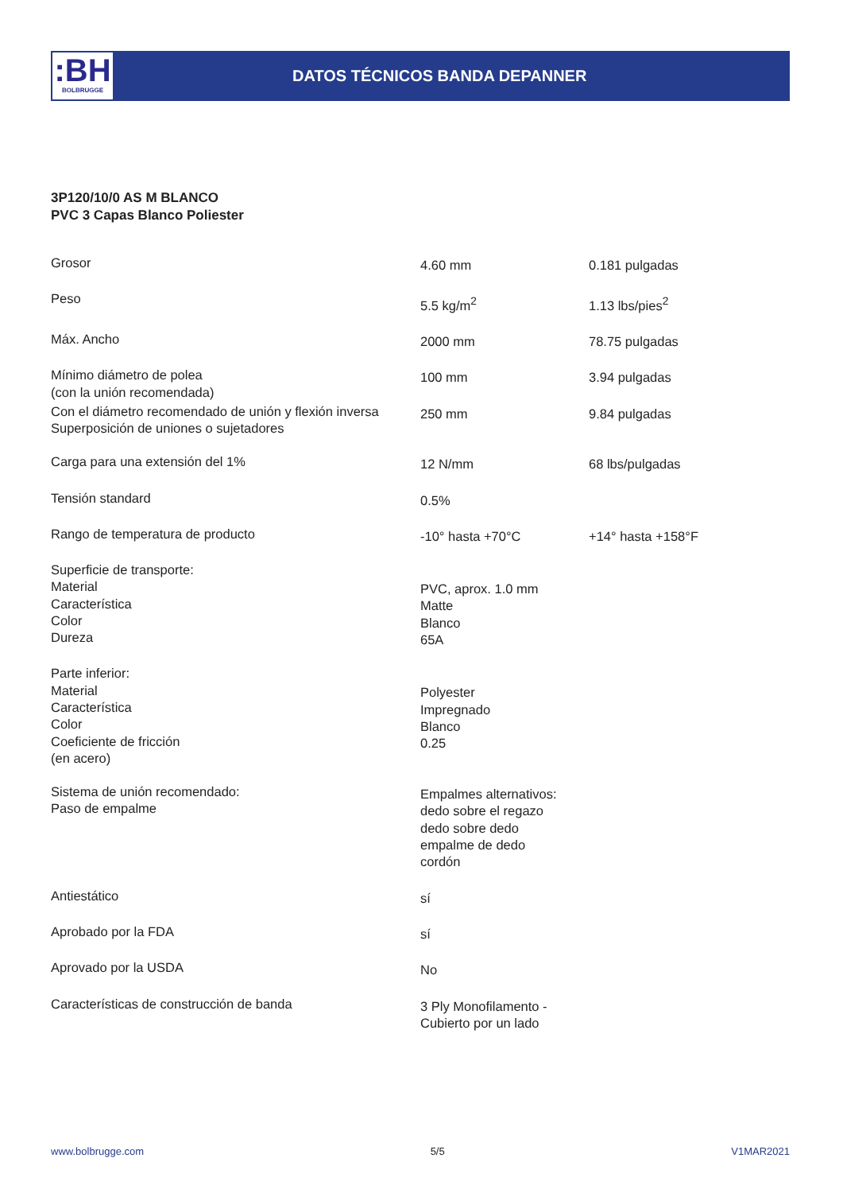:BH
BOLBRUGGE
DATOS TÉCNICOS BANDA DEPANNER
3P120/10/0 AS M BLANCO
PVC 3 Capas Blanco Poliester
| Grosor | 4.60 mm | 0.181 pulgadas |
| Peso | 5.5 kg/m<sup>2</sup> | 1.13 lbs/pies<sup>2</sup> |
| Máx. Ancho | 2000 mm | 78.75 pulgadas |
| Mínimo diámetro de polea (con la unión recomendada) | 100 mm | 3.94 pulgadas |
| Con el diámetro recomendado de unión y flexión inversa Superposición de uniones o sujetadores | 250 mm | 9.84 pulgadas |
| Carga para una extensión del 1% | 12 N/mm | 68 lbs/pulgadas |
| Tensión standard | 0.5% | |
| Rango de temperatura de producto | -10° hasta +70°C | +14° hasta +158°F |
| Superficie de transporte: Material Característica Color Dureza | PVC, aprox. 1.0 mm Matte Blanco 65A | |
| Parte inferior: Material Característica Color Coeficiente de fricción (en acero) | Polyester Impregnado Blanco 0.25 | |
| Sistema de unión recomendado: Paso de empalme | Empalmes alternativos: dedo sobre el regazo dedo sobre dedo empalme de dedo cordón | |
| Antiestático | sí | |
| Aprobado por la FDA | sí | |
| Aprovado por la USDA | No | |
| Características de construcción de banda | 3 Ply Monofilamento - Cubierto por un lado | |
www.bolbrugge.com 5/5 V1MAR2021